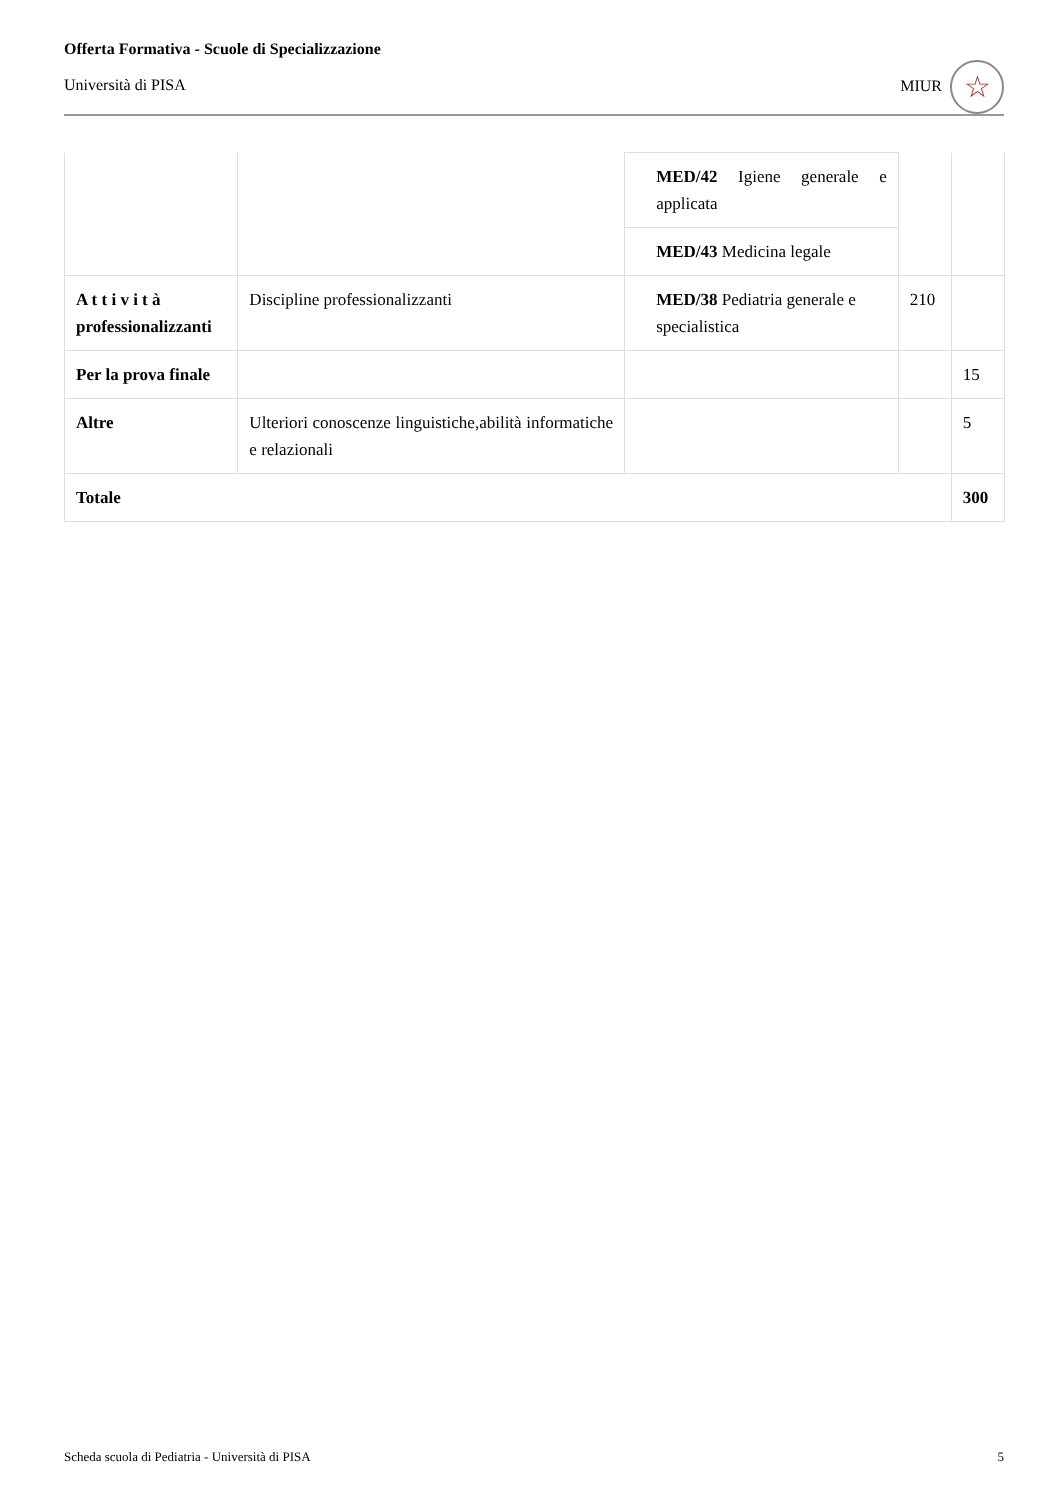Offerta Formativa - Scuole di Specializzazione
Università di PISA
MIUR ☆
| | | MED/42 Igiene generale e applicata | | |
| | | MED/43 Medicina legale | | |
| A t t i v i t à professionalizzanti | Discipline professionalizzanti | MED/38 Pediatria generale e specialistica | 210 | |
| Per la prova finale | | | | 15 |
| Altre | Ulteriori conoscenze linguistiche,abilità informatiche e relazionali | | | 5 |
| Totale | | | | 300 |
Scheda scuola di Pediatria - Università di PISA 5